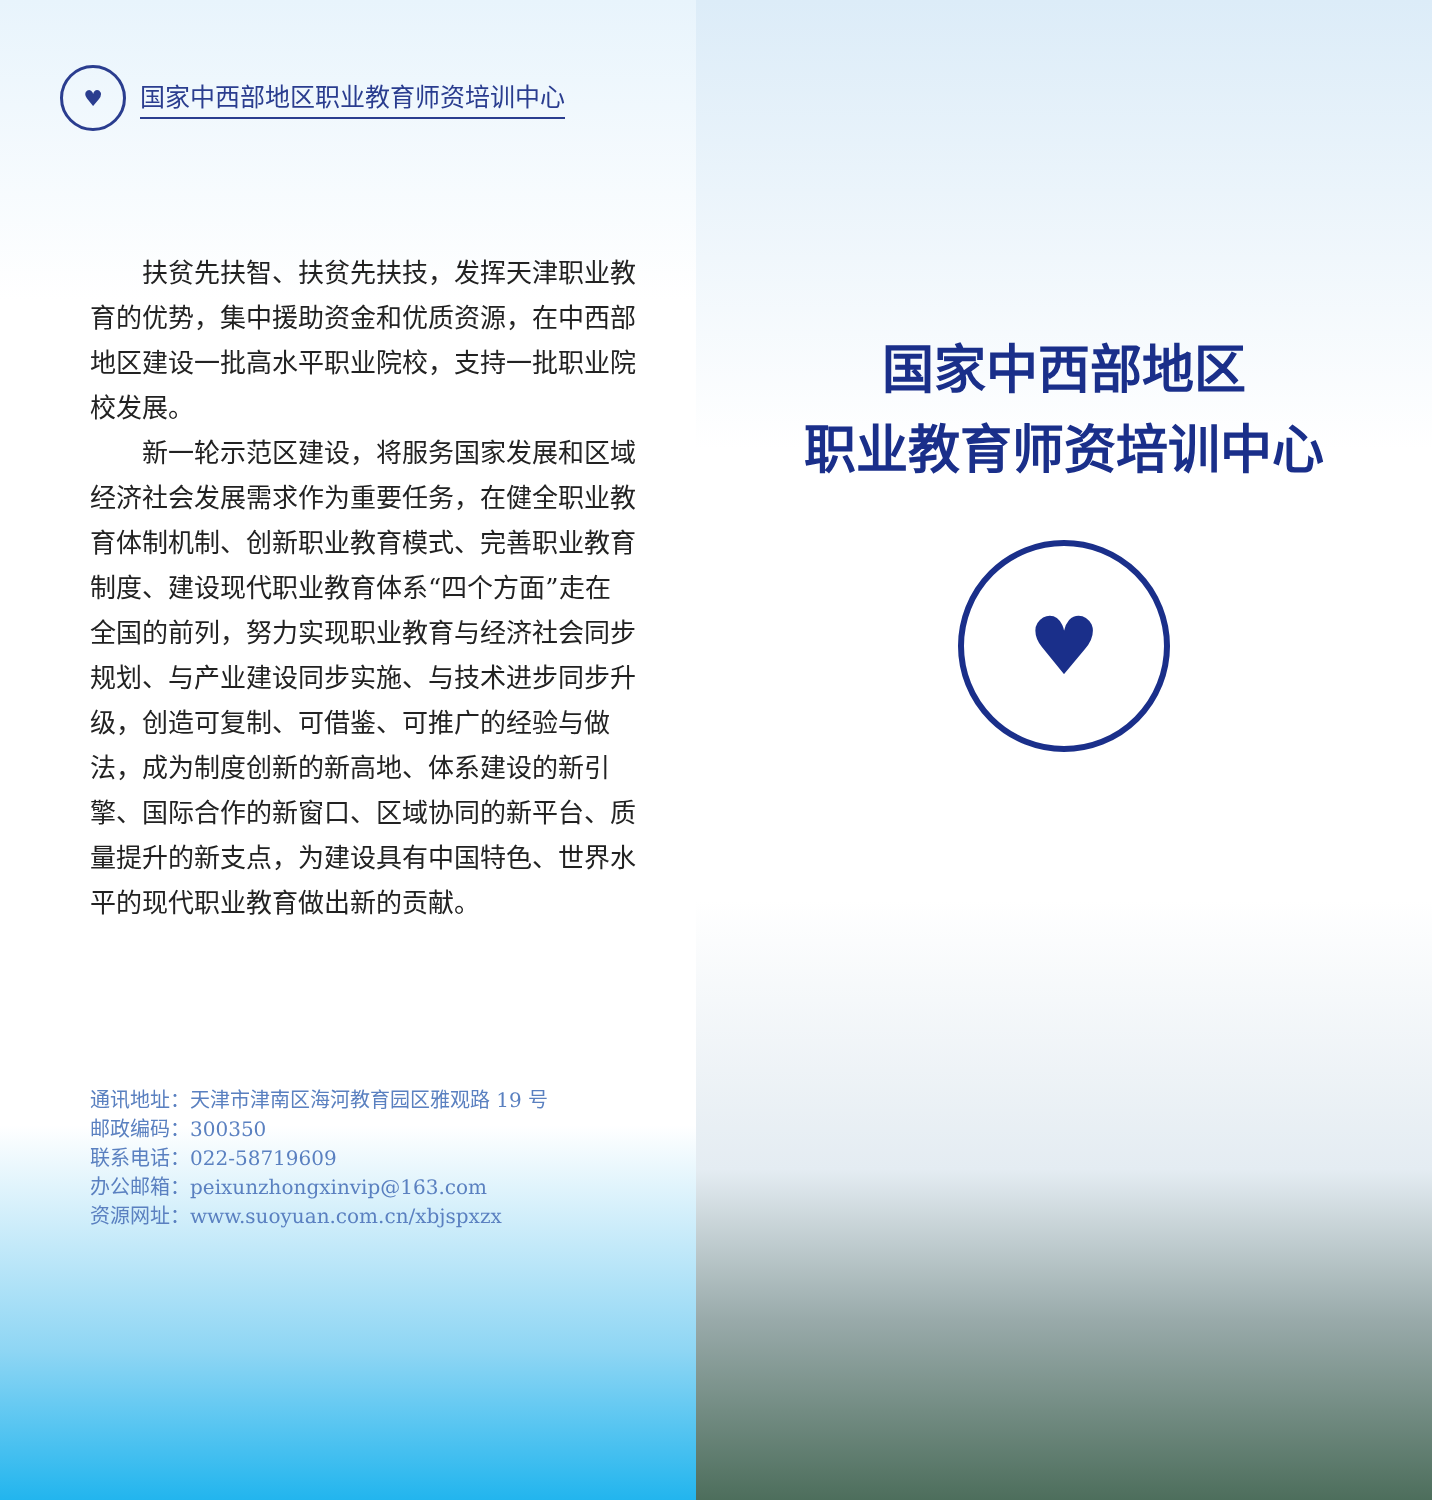♥
国家中西部地区职业教育师资培训中心
扶贫先扶智、扶贫先扶技，发挥天津职业教育的优势，集中援助资金和优质资源，在中西部地区建设一批高水平职业院校，支持一批职业院校发展。
新一轮示范区建设，将服务国家发展和区域经济社会发展需求作为重要任务，在健全职业教育体制机制、创新职业教育模式、完善职业教育制度、建设现代职业教育体系“四个方面”走在全国的前列，努力实现职业教育与经济社会同步规划、与产业建设同步实施、与技术进步同步升级，创造可复制、可借鉴、可推广的经验与做法，成为制度创新的新高地、体系建设的新引擎、国际合作的新窗口、区域协同的新平台、质量提升的新支点，为建设具有中国特色、世界水平的现代职业教育做出新的贡献。
通讯地址：天津市津南区海河教育园区雅观路 19 号
邮政编码：300350
联系电话：022-58719609
办公邮箱：peixunzhongxinvip@163.com
资源网址：www.suoyuan.com.cn/xbjspxzx
国家中西部地区
职业教育师资培训中心
♥